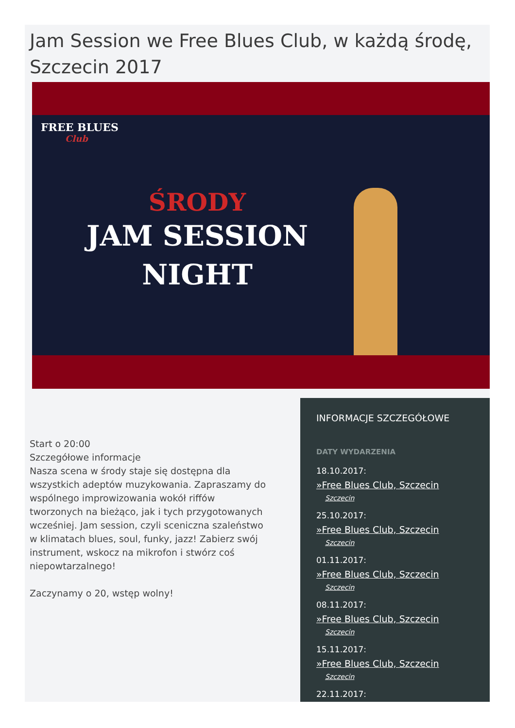Jam Session we Free Blues Club, w każdą środę, Szczecin 2017
FREE BLUES
Club
ŚRODY
JAM SESSION
NIGHT
Start o 20:00
Szczegółowe informacje
Nasza scena w środy staje się dostępna dla wszystkich adeptów muzykowania. Zapraszamy do wspólnego improwizowania wokół riffów tworzonych na bieżąco, jak i tych przygotowanych wcześniej. Jam session, czyli sceniczna szaleństwo w klimatach blues, soul, funky, jazz! Zabierz swój instrument, wskocz na mikrofon i stwórz coś niepowtarzalnego!
Zaczynamy o 20, wstęp wolny!
INFORMACJE SZCZEGÓŁOWE
DATY WYDARZENIA
18.10.2017:
»Free Blues Club, Szczecin
Szczecin
25.10.2017:
»Free Blues Club, Szczecin
Szczecin
01.11.2017:
»Free Blues Club, Szczecin
Szczecin
08.11.2017:
»Free Blues Club, Szczecin
Szczecin
15.11.2017:
»Free Blues Club, Szczecin
Szczecin
22.11.2017: